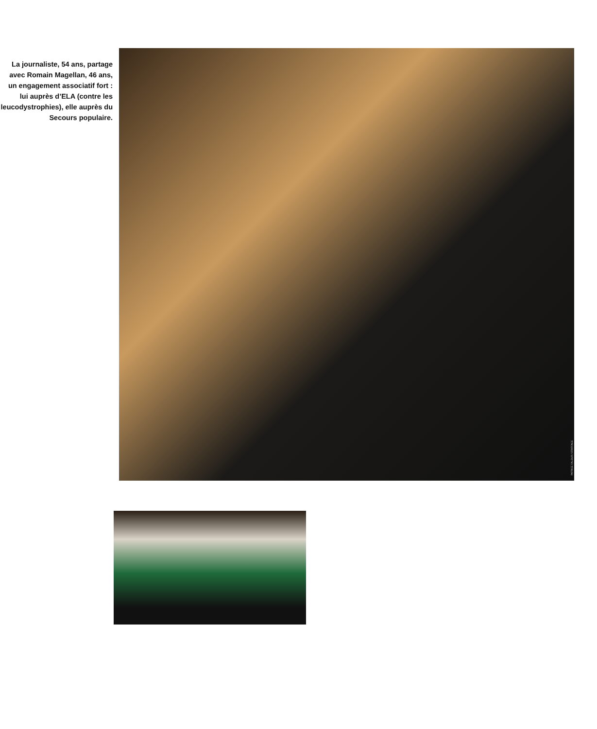La journaliste, 54 ans, partage avec Romain Magellan, 46 ans, un engagement associatif fort : lui auprès d’ELA (contre les leucodystrophies), elle auprès du Secours populaire.
PATRICE FALOUR / STARFACE